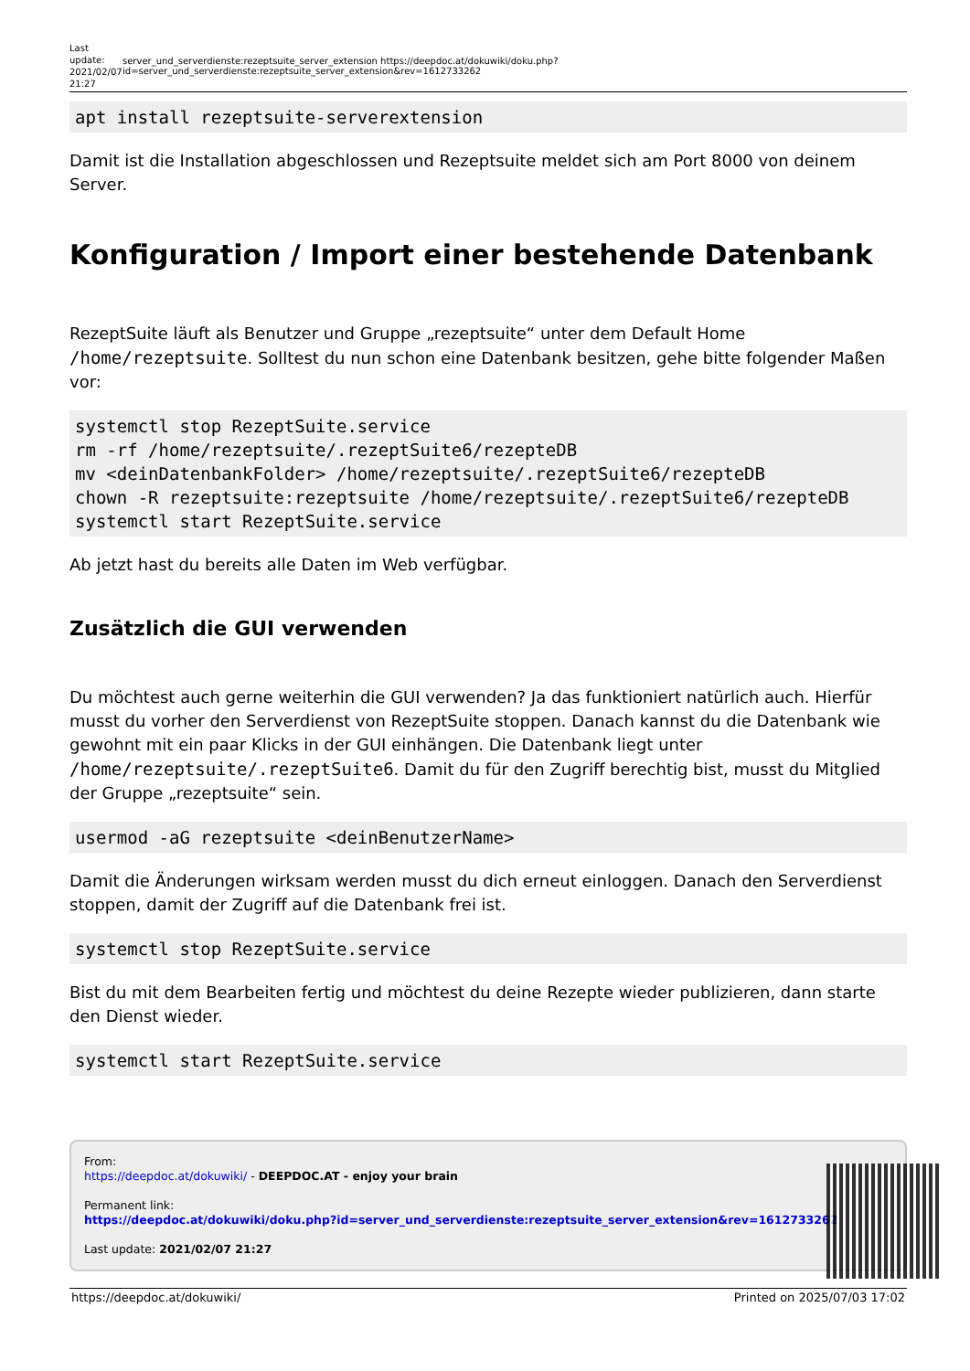Last update: 2021/02/07 21:27
server_und_serverdienste:rezeptsuite_server_extension https://deepdoc.at/dokuwiki/doku.php?id=server_und_serverdienste:rezeptsuite_server_extension&rev=1612733262
apt install rezeptsuite-serverextension
Damit ist die Installation abgeschlossen und Rezeptsuite meldet sich am Port 8000 von deinem Server.
Konfiguration / Import einer bestehende Datenbank
RezeptSuite läuft als Benutzer und Gruppe „rezeptsuite“ unter dem Default Home /home/rezeptsuite. Solltest du nun schon eine Datenbank besitzen, gehe bitte folgender Maßen vor:
systemctl stop RezeptSuite.service
rm -rf /home/rezeptsuite/.rezeptSuite6/rezepteDB
mv <deinDatenbankFolder> /home/rezeptsuite/.rezeptSuite6/rezepteDB
chown -R rezeptsuite:rezeptsuite /home/rezeptsuite/.rezeptSuite6/rezepteDB
systemctl start RezeptSuite.service
Ab jetzt hast du bereits alle Daten im Web verfügbar.
Zusätzlich die GUI verwenden
Du möchtest auch gerne weiterhin die GUI verwenden? Ja das funktioniert natürlich auch. Hierfür musst du vorher den Serverdienst von RezeptSuite stoppen. Danach kannst du die Datenbank wie gewohnt mit ein paar Klicks in der GUI einhängen. Die Datenbank liegt unter /home/rezeptsuite/.rezeptSuite6. Damit du für den Zugriff berechtig bist, musst du Mitglied der Gruppe „rezeptsuite“ sein.
usermod -aG rezeptsuite <deinBenutzerName>
Damit die Änderungen wirksam werden musst du dich erneut einloggen. Danach den Serverdienst stoppen, damit der Zugriff auf die Datenbank frei ist.
systemctl stop RezeptSuite.service
Bist du mit dem Bearbeiten fertig und möchtest du deine Rezepte wieder publizieren, dann starte den Dienst wieder.
systemctl start RezeptSuite.service
From:
https://deepdoc.at/dokuwiki/ - DEEPDOC.AT - enjoy your brain
Permanent link:
https://deepdoc.at/dokuwiki/doku.php?id=server_und_serverdienste:rezeptsuite_server_extension&rev=1612733262
Last update: 2021/02/07 21:27
https://deepdoc.at/dokuwiki/ Printed on 2025/07/03 17:02